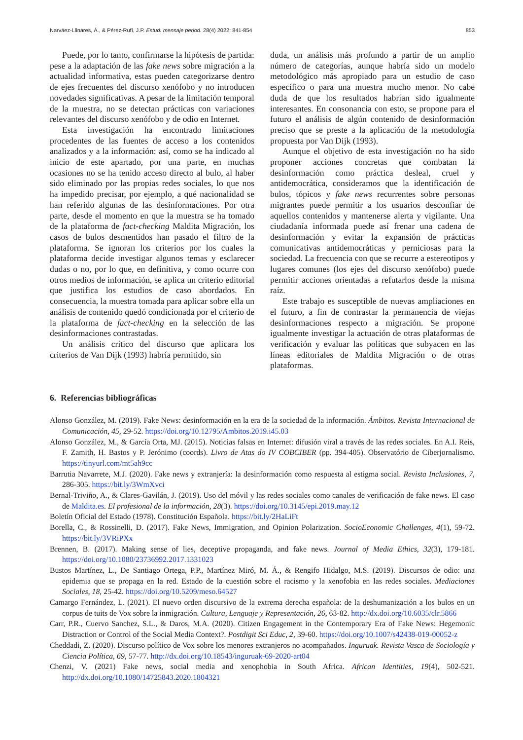Narváez-Llinares, Á., & Pérez-Rufí, J.P. Estud. mensaje period. 28(4) 2022: 841-854 853
Puede, por lo tanto, confirmarse la hipótesis de partida: pese a la adaptación de las fake news sobre migración a la actualidad informativa, estas pueden categorizarse dentro de ejes frecuentes del discurso xenófobo y no introducen novedades significativas. A pesar de la limitación temporal de la muestra, no se detectan prácticas con variaciones relevantes del discurso xenófobo y de odio en Internet.
Esta investigación ha encontrado limitaciones procedentes de las fuentes de acceso a los contenidos analizados y a la información: así, como se ha indicado al inicio de este apartado, por una parte, en muchas ocasiones no se ha tenido acceso directo al bulo, al haber sido eliminado por las propias redes sociales, lo que nos ha impedido precisar, por ejemplo, a qué nacionalidad se han referido algunas de las desinformaciones. Por otra parte, desde el momento en que la muestra se ha tomado de la plataforma de fact-checking Maldita Migración, los casos de bulos desmentidos han pasado el filtro de la plataforma. Se ignoran los criterios por los cuales la plataforma decide investigar algunos temas y esclarecer dudas o no, por lo que, en definitiva, y como ocurre con otros medios de información, se aplica un criterio editorial que justifica los estudios de caso abordados. En consecuencia, la muestra tomada para aplicar sobre ella un análisis de contenido quedó condicionada por el criterio de la plataforma de fact-checking en la selección de las desinformaciones contrastadas.
Un análisis crítico del discurso que aplicara los criterios de Van Dijk (1993) habría permitido, sin
duda, un análisis más profundo a partir de un amplio número de categorías, aunque habría sido un modelo metodológico más apropiado para un estudio de caso específico o para una muestra mucho menor. No cabe duda de que los resultados habrían sido igualmente interesantes. En consonancia con esto, se propone para el futuro el análisis de algún contenido de desinformación preciso que se preste a la aplicación de la metodología propuesta por Van Dijk (1993).
Aunque el objetivo de esta investigación no ha sido proponer acciones concretas que combatan la desinformación como práctica desleal, cruel y antidemocrática, consideramos que la identificación de bulos, tópicos y fake news recurrentes sobre personas migrantes puede permitir a los usuarios desconfiar de aquellos contenidos y mantenerse alerta y vigilante. Una ciudadanía informada puede así frenar una cadena de desinformación y evitar la expansión de prácticas comunicativas antidemocráticas y perniciosas para la sociedad. La frecuencia con que se recurre a estereotipos y lugares comunes (los ejes del discurso xenófobo) puede permitir acciones orientadas a refutarlos desde la misma raíz.
Este trabajo es susceptible de nuevas ampliaciones en el futuro, a fin de contrastar la permanencia de viejas desinformaciones respecto a migración. Se propone igualmente investigar la actuación de otras plataformas de verificación y evaluar las políticas que subyacen en las líneas editoriales de Maldita Migración o de otras plataformas.
6. Referencias bibliográficas
Alonso González, M. (2019). Fake News: desinformación en la era de la sociedad de la información. Ámbitos. Revista Internacional de Comunicación, 45, 29-52. https://doi.org/10.12795/Ambitos.2019.i45.03
Alonso González, M., & García Orta, MJ. (2015). Noticias falsas en Internet: difusión viral a través de las redes sociales. En A.I. Reis, F. Zamith, H. Bastos y P. Jerónimo (coords). Livro de Atas do IV COBCIBER (pp. 394-405). Observatório de Ciberjornalismo. https://tinyurl.com/mt5ah9cc
Barrutia Navarrete, M.J. (2020). Fake news y extranjería: la desinformación como respuesta al estigma social. Revista Inclusiones, 7, 286-305. https://bit.ly/3WmXvci
Bernal-Triviño, A., & Clares-Gavilán, J. (2019). Uso del móvil y las redes sociales como canales de verificación de fake news. El caso de Maldita.es. El profesional de la información, 28(3). https://doi.org/10.3145/epi.2019.may.12
Boletín Oficial del Estado (1978). Constitución Española. https://bit.ly/2HaLiFt
Borella, C., & Rossinelli, D. (2017). Fake News, Immigration, and Opinion Polarization. SocioEconomic Challenges, 4(1), 59-72. https://bit.ly/3VRiPXx
Brennen, B. (2017). Making sense of lies, deceptive propaganda, and fake news. Journal of Media Ethics, 32(3), 179-181. https://doi.org/10.1080/23736992.2017.1331023
Bustos Martínez, L., De Santiago Ortega, P.P., Martínez Miró, M. Á., & Rengifo Hidalgo, M.S. (2019). Discursos de odio: una epidemia que se propaga en la red. Estado de la cuestión sobre el racismo y la xenofobia en las redes sociales. Mediaciones Sociales, 18, 25-42. https://doi.org/10.5209/meso.64527
Camargo Fernández, L. (2021). El nuevo orden discursivo de la extrema derecha española: de la deshumanización a los bulos en un corpus de tuits de Vox sobre la inmigración. Cultura, Lenguaje y Representación, 26, 63-82. http://dx.doi.org/10.6035/clr.5866
Carr, P.R., Cuervo Sanchez, S.L., & Daros, M.A. (2020). Citizen Engagement in the Contemporary Era of Fake News: Hegemonic Distraction or Control of the Social Media Context?. Postdigit Sci Educ, 2, 39-60. https://doi.org/10.1007/s42438-019-00052-z
Cheddadi, Z. (2020). Discurso político de Vox sobre los menores extranjeros no acompañados. Inguruak. Revista Vasca de Sociología y Ciencia Política, 69, 57-77. http://dx.doi.org/10.18543/inguruak-69-2020-art04
Chenzi, V. (2021) Fake news, social media and xenophobia in South Africa. African Identities, 19(4), 502-521. http://dx.doi.org/10.1080/14725843.2020.1804321